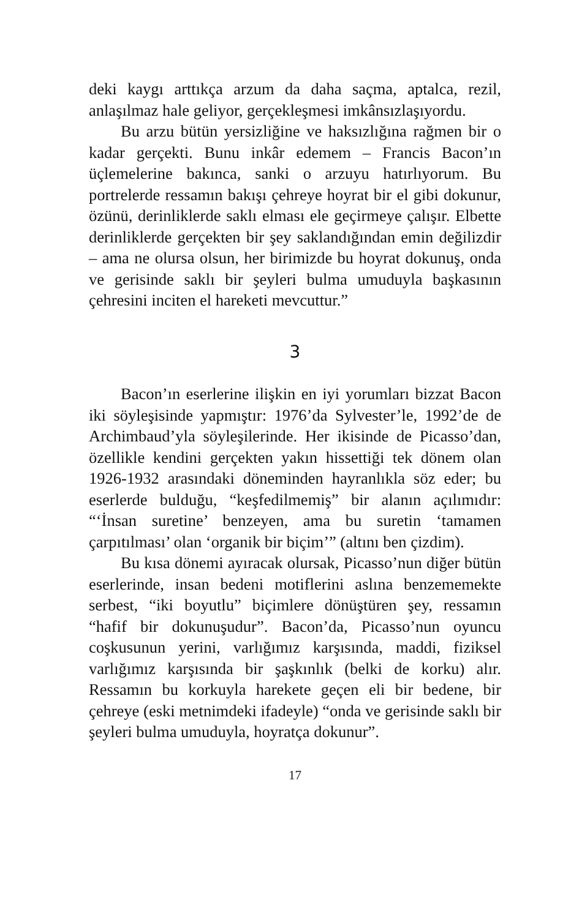deki kaygı arttıkça arzum da daha saçma, aptalca, rezil, anlaşılmaz hale geliyor, gerçekleşmesi imkânsızlaşıyordu.
Bu arzu bütün yersizliğine ve haksızlığına rağmen bir o kadar gerçekti. Bunu inkâr edemem – Francis Bacon’ın üçlemelerine bakınca, sanki o arzuyu hatırlıyorum. Bu portrelerde ressamın bakışı çehreye hoyrat bir el gibi dokunur, özünü, derinliklerde saklı elması ele geçirmeye çalışır. Elbette derinliklerde gerçekten bir şey saklandığından emin değilizdir – ama ne olursa olsun, her birimizde bu hoyrat dokunuş, onda ve gerisinde saklı bir şeyleri bulma umuduyla başkasının çehresini inciten el hareketi mevcuttur.”
3
Bacon’ın eserlerine ilişkin en iyi yorumları bizzat Bacon iki söyleşisinde yapmıştır: 1976’da Sylvester’le, 1992’de de Archimbaud’yla söyleşilerinde. Her ikisinde de Picasso’dan, özellikle kendini gerçekten yakın hissettiği tek dönem olan 1926-1932 arasındaki döneminden hayranlıkla söz eder; bu eserlerde bulduğu, “keşfedilmemiş” bir alanın açılımıdır: “‘İnsan suretine’ benzeyen, ama bu suretin ‘tamamen çarpıtılması’ olan ‘organik bir biçim’” (altını ben çizdim).
Bu kısa dönemi ayıracak olursak, Picasso’nun diğer bütün eserlerinde, insan bedeni motiflerini aslına benzememekte serbest, “iki boyutlu” biçimlere dönüştüren şey, ressamın “hafif bir dokunuşudur”. Bacon’da, Picasso’nun oyuncu coşkusunun yerini, varlığımız karşısında, maddi, fiziksel varlığımız karşısında bir şaşkınlık (belki de korku) alır. Ressamın bu korkuyla harekete geçen eli bir bedene, bir çehreye (eski metnimdeki ifadeyle) “onda ve gerisinde saklı bir şeyleri bulma umuduyla, hoyratça dokunur”.
17